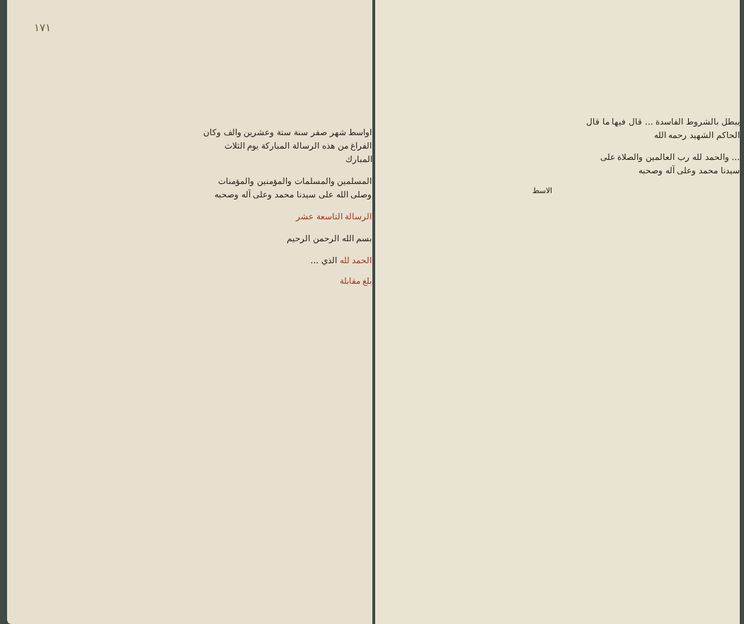١٧١
اواسط شهر صفر سنة ستة وعشرين والف وكان الفراغ من هذه الرسالة المباركة يوم الثلاث المبارك
المسلمين والمسلمات والمؤمنين والمؤمنات وصلى الله على سيدنا محمد وعلى آله وصحبه
الرسالة التاسعة عشر
بسم الله الرحمن الرحيم
الحمد لله الذي ...
بلغ مقابلة
يبطل بالشروط الفاسدة ... قال فيها ما قال الحاكم الشهيد رحمه الله
... والحمد لله رب العالمين والصلاة على سيدنا محمد وعلى آله وصحبه
الاسط